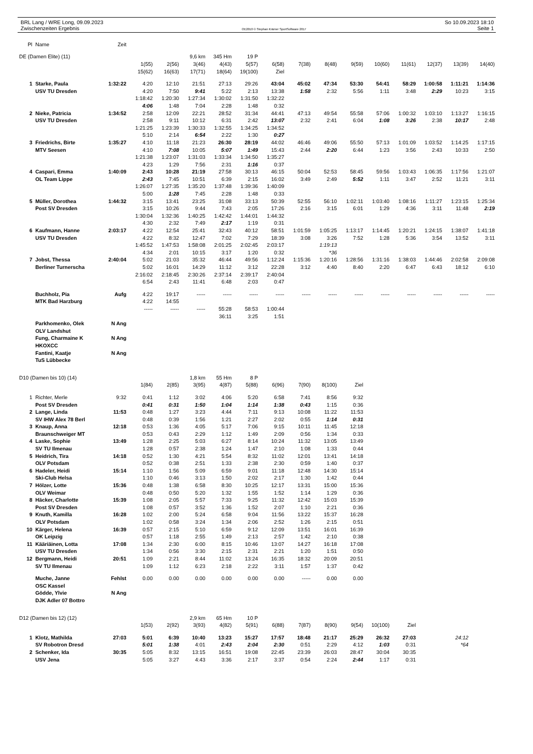BRL Lang / WRE Long, 09.09.2023
Zwischenzeiten Ergebnis
OE2010 © Stephan Krämer SportSoftware 2017
So 10.09.2023 18:10
Seite 1
| Pl | Name | Zeit | | | | | | | | | | | | | | |
| --- | --- | --- | --- | --- | --- | --- | --- | --- | --- | --- | --- | --- | --- | --- | --- | --- |
| DE (Damen Elite) (11) | | | | | 9,6 km | 345 Hm | 19 P | | | | | | | | | |
| | | | 1(55) | 2(56) | 3(46) | 4(43) | 5(57) | 6(58) | 7(38) | 8(48) | 9(59) | 10(60) | 11(61) | 12(37) | 13(39) | 14(40) |
| | | | 15(62) | 16(63) | 17(71) | 18(64) | 19(100) | Ziel | | | | | | | | |
| 1 | Starke, Paula | 1:32:22 | 4:20 | 12:10 | 21:51 | 27:13 | 29:26 | 43:04 | 45:02 | 47:34 | 53:30 | 54:41 | 58:29 | 1:00:58 | 1:11:21 | 1:14:36 |
| | USV TU Dresden | | 4:20 | 7:50 | 9:41 | 5:22 | 2:13 | 13:38 | 1:58 | 2:32 | 5:56 | 1:11 | 3:48 | 2:29 | 10:23 | 3:15 |
| | | | 1:18:42 | 1:20:30 | 1:27:34 | 1:30:02 | 1:31:50 | 1:32:22 | | | | | | | | |
| | | | 4:06 | 1:48 | 7:04 | 2:28 | 1:48 | 0:32 | | | | | | | | |
| 2 | Nieke, Patricia | 1:34:52 | 2:58 | 12:09 | 22:21 | 28:52 | 31:34 | 44:41 | 47:13 | 49:54 | 55:58 | 57:06 | 1:00:32 | 1:03:10 | 1:13:27 | 1:16:15 |
| | USV TU Dresden | | 2:58 | 9:11 | 10:12 | 6:31 | 2:42 | 13:07 | 2:32 | 2:41 | 6:04 | 1:08 | 3:26 | 2:38 | 10:17 | 2:48 |
| | | | 1:21:25 | 1:23:39 | 1:30:33 | 1:32:55 | 1:34:25 | 1:34:52 | | | | | | | | |
| | | | 5:10 | 2:14 | 6:54 | 2:22 | 1:30 | 0:27 | | | | | | | | |
| 3 | Friedrichs, Birte | 1:35:27 | 4:10 | 11:18 | 21:23 | 26:30 | 28:19 | 44:02 | 46:46 | 49:06 | 55:50 | 57:13 | 1:01:09 | 1:03:52 | 1:14:25 | 1:17:15 |
| | MTV Seesen | | 4:10 | 7:08 | 10:05 | 5:07 | 1:49 | 15:43 | 2:44 | 2:20 | 6:44 | 1:23 | 3:56 | 2:43 | 10:33 | 2:50 |
| | | | 1:21:38 | 1:23:07 | 1:31:03 | 1:33:34 | 1:34:50 | 1:35:27 | | | | | | | | |
| | | | 4:23 | 1:29 | 7:56 | 2:31 | 1:16 | 0:37 | | | | | | | | |
| 4 | Caspari, Emma | 1:40:09 | 2:43 | 10:28 | 21:19 | 27:58 | 30:13 | 46:15 | 50:04 | 52:53 | 58:45 | 59:56 | 1:03:43 | 1:06:35 | 1:17:56 | 1:21:07 |
| | OL Team Lippe | | 2:43 | 7:45 | 10:51 | 6:39 | 2:15 | 16:02 | 3:49 | 2:49 | 5:52 | 1:11 | 3:47 | 2:52 | 11:21 | 3:11 |
| | | | 1:26:07 | 1:27:35 | 1:35:20 | 1:37:48 | 1:39:36 | 1:40:09 | | | | | | | | |
| | | | 5:00 | 1:28 | 7:45 | 2:28 | 1:48 | 0:33 | | | | | | | | |
| 5 | Müller, Dorothea | 1:44:32 | 3:15 | 13:41 | 23:25 | 31:08 | 33:13 | 50:39 | 52:55 | 56:10 | 1:02:11 | 1:03:40 | 1:08:16 | 1:11:27 | 1:23:15 | 1:25:34 |
| | Post SV Dresden | | 3:15 | 10:26 | 9:44 | 7:43 | 2:05 | 17:26 | 2:16 | 3:15 | 6:01 | 1:29 | 4:36 | 3:11 | 11:48 | 2:19 |
| | | | 1:30:04 | 1:32:36 | 1:40:25 | 1:42:42 | 1:44:01 | 1:44:32 | | | | | | | | |
| | | | 4:30 | 2:32 | 7:49 | 2:17 | 1:19 | 0:31 | | | | | | | | |
| 6 | Kaufmann, Hanne | 2:03:17 | 4:22 | 12:54 | 25:41 | 32:43 | 40:12 | 58:51 | 1:01:59 | 1:05:25 | 1:13:17 | 1:14:45 | 1:20:21 | 1:24:15 | 1:38:07 | 1:41:18 |
| | USV TU Dresden | | 4:22 | 8:32 | 12:47 | 7:02 | 7:29 | 18:39 | 3:08 | 3:26 | 7:52 | 1:28 | 5:36 | 3:54 | 13:52 | 3:11 |
| | | | 1:45:52 | 1:47:53 | 1:58:08 | 2:01:25 | 2:02:45 | 2:03:17 | | 1:19:13 | | | | | | |
| | | | 4:34 | 2:01 | 10:15 | 3:17 | 1:20 | 0:32 | | *36 | | | | | | |
| 7 | Jobst, Thessa | 2:40:04 | 5:02 | 21:03 | 35:32 | 46:44 | 49:56 | 1:12:24 | 1:15:36 | 1:20:16 | 1:28:56 | 1:31:16 | 1:38:03 | 1:44:46 | 2:02:58 | 2:09:08 |
| | Berliner Turnerscha | | 5:02 | 16:01 | 14:29 | 11:12 | 3:12 | 22:28 | 3:12 | 4:40 | 8:40 | 2:20 | 6:47 | 6:43 | 18:12 | 6:10 |
| | | | 2:16:02 | 2:18:45 | 2:30:26 | 2:37:14 | 2:39:17 | 2:40:04 | | | | | | | | |
| | | | 6:54 | 2:43 | 11:41 | 6:48 | 2:03 | 0:47 | | | | | | | | |
| | Buchholz, Pia | Aufg | 4:22 | 19:17 | ----- | ----- | ----- | ----- | ----- | ----- | ----- | ----- | ----- | ----- | ----- | ----- |
| | MTK Bad Harzburg | | 4:22 | 14:55 | | | | | | | | | | | | |
| | | | ----- | ----- | ----- | 55:28 | 58:53 | 1:00:44 | | | | | | | | |
| | | | | | | 36:11 | 3:25 | 1:51 | | | | | | | | |
| | Parkhomenko, Olek | N Ang | | | | | | | | | | | | | | |
| | OLV Landshut | | | | | | | | | | | | | | | |
| | Fung, Charmaine K | N Ang | | | | | | | | | | | | | | |
| | HKOXCC | | | | | | | | | | | | | | | |
| | Fantini, Kaatje | N Ang | | | | | | | | | | | | | | |
| | TuS Lübbecke | | | | | | | | | | | | | | | |
| D10 (Damen bis 10) (14) | | | | | 1,8 km | 55 Hm | 8 P | | | | | | | | | |
| | | | 1(84) | 2(85) | 3(95) | 4(87) | 5(88) | 6(96) | 7(90) | 8(100) | Ziel | | | | | |
| 1 | Richter, Merle | 9:32 | 0:41 | 1:12 | 3:02 | 4:06 | 5:20 | 6:58 | 7:41 | 8:56 | 9:32 | | | | | |
| | Post SV Dresden | | 0:41 | 0:31 | 1:50 | 1:04 | 1:14 | 1:38 | 0:43 | 1:15 | 0:36 | | | | | |
| 2 | Lange, Linda | 11:53 | 0:48 | 1:27 | 3:23 | 4:44 | 7:11 | 9:13 | 10:08 | 11:22 | 11:53 | | | | | |
| | SV IHW Alex 78 Berl | | 0:48 | 0:39 | 1:56 | 1:21 | 2:27 | 2:02 | 0:55 | 1:14 | 0:31 | | | | | |
| 3 | Knaup, Anna | 12:18 | 0:53 | 1:36 | 4:05 | 5:17 | 7:06 | 9:15 | 10:11 | 11:45 | 12:18 | | | | | |
| | Braunschweiger MT | | 0:53 | 0:43 | 2:29 | 1:12 | 1:49 | 2:09 | 0:56 | 1:34 | 0:33 | | | | | |
| 4 | Laske, Sophie | 13:49 | 1:28 | 2:25 | 5:03 | 6:27 | 8:14 | 10:24 | 11:32 | 13:05 | 13:49 | | | | | |
| | SV TU Ilmenau | | 1:28 | 0:57 | 2:38 | 1:24 | 1:47 | 2:10 | 1:08 | 1:33 | 0:44 | | | | | |
| 5 | Heidrich, Tira | 14:18 | 0:52 | 1:30 | 4:21 | 5:54 | 8:32 | 11:02 | 12:01 | 13:41 | 14:18 | | | | | |
| | OLV Potsdam | | 0:52 | 0:38 | 2:51 | 1:33 | 2:38 | 2:30 | 0:59 | 1:40 | 0:37 | | | | | |
| 6 | Hadeler, Heidi | 15:14 | 1:10 | 1:56 | 5:09 | 6:59 | 9:01 | 11:18 | 12:48 | 14:30 | 15:14 | | | | | |
| | Ski-Club Helsa | | 1:10 | 0:46 | 3:13 | 1:50 | 2:02 | 2:17 | 1:30 | 1:42 | 0:44 | | | | | |
| 7 | Hölzer, Lotte | 15:36 | 0:48 | 1:38 | 6:58 | 8:30 | 10:25 | 12:17 | 13:31 | 15:00 | 15:36 | | | | | |
| | OLV Weimar | | 0:48 | 0:50 | 5:20 | 1:32 | 1:55 | 1:52 | 1:14 | 1:29 | 0:36 | | | | | |
| 8 | Häcker, Charlotte | 15:39 | 1:08 | 2:05 | 5:57 | 7:33 | 9:25 | 11:32 | 12:42 | 15:03 | 15:39 | | | | | |
| | Post SV Dresden | | 1:08 | 0:57 | 3:52 | 1:36 | 1:52 | 2:07 | 1:10 | 2:21 | 0:36 | | | | | |
| 9 | Knuth, Kamilla | 16:28 | 1:02 | 2:00 | 5:24 | 6:58 | 9:04 | 11:56 | 13:22 | 15:37 | 16:28 | | | | | |
| | OLV Potsdam | | 1:02 | 0:58 | 3:24 | 1:34 | 2:06 | 2:52 | 1:26 | 2:15 | 0:51 | | | | | |
| 10 | Kärger, Helena | 16:39 | 0:57 | 2:15 | 5:10 | 6:59 | 9:12 | 12:09 | 13:51 | 16:01 | 16:39 | | | | | |
| | OK Leipzig | | 0:57 | 1:18 | 2:55 | 1:49 | 2:13 | 2:57 | 1:42 | 2:10 | 0:38 | | | | | |
| 11 | Kääriäinen, Lotta | 17:08 | 1:34 | 2:30 | 6:00 | 8:15 | 10:46 | 13:07 | 14:27 | 16:18 | 17:08 | | | | | |
| | USV TU Dresden | | 1:34 | 0:56 | 3:30 | 2:15 | 2:31 | 2:21 | 1:20 | 1:51 | 0:50 | | | | | |
| 12 | Bergmann, Heidi | 20:51 | 1:09 | 2:21 | 8:44 | 11:02 | 13:24 | 16:35 | 18:32 | 20:09 | 20:51 | | | | | |
| | SV TU Ilmenau | | 1:09 | 1:12 | 6:23 | 2:18 | 2:22 | 3:11 | 1:57 | 1:37 | 0:42 | | | | | |
| | Muche, Janne | Fehlst | 0.00 | 0.00 | 0.00 | 0.00 | 0.00 | 0.00 | ----- | 0.00 | 0.00 | | | | | |
| | OSC Kassel | | | | | | | | | | | | | | | |
| | Gödde, Ylvie | N Ang | | | | | | | | | | | | | | |
| | DJK Adler 07 Bottro | | | | | | | | | | | | | | | |
| D12 (Damen bis 12) (12) | | | | | 2,9 km | 65 Hm | 10 P | | | | | | | | | |
| | | | 1(53) | 2(92) | 3(93) | 4(82) | 5(91) | 6(88) | 7(87) | 8(90) | 9(54) | 10(100) | Ziel | | | |
| 1 | Klotz, Mathilda | 27:03 | 5:01 | 6:39 | 10:40 | 13:23 | 15:27 | 17:57 | 18:48 | 21:17 | 25:29 | 26:32 | 27:03 | | 24:12 | |
| | SV Robotron Dresd | | 5:01 | 1:38 | 4:01 | 2:43 | 2:04 | 2:30 | 0:51 | 2:29 | 4:12 | 1:03 | 0:31 | | *64 | |
| 2 | Schenker, Ida | 30:35 | 5:05 | 8:32 | 13:15 | 16:51 | 19:08 | 22:45 | 23:39 | 26:03 | 28:47 | 30:04 | 30:35 | | | |
| | USV Jena | | 5:05 | 3:27 | 4:43 | 3:36 | 2:17 | 3:37 | 0:54 | 2:24 | 2:44 | 1:17 | 0:31 | | | |